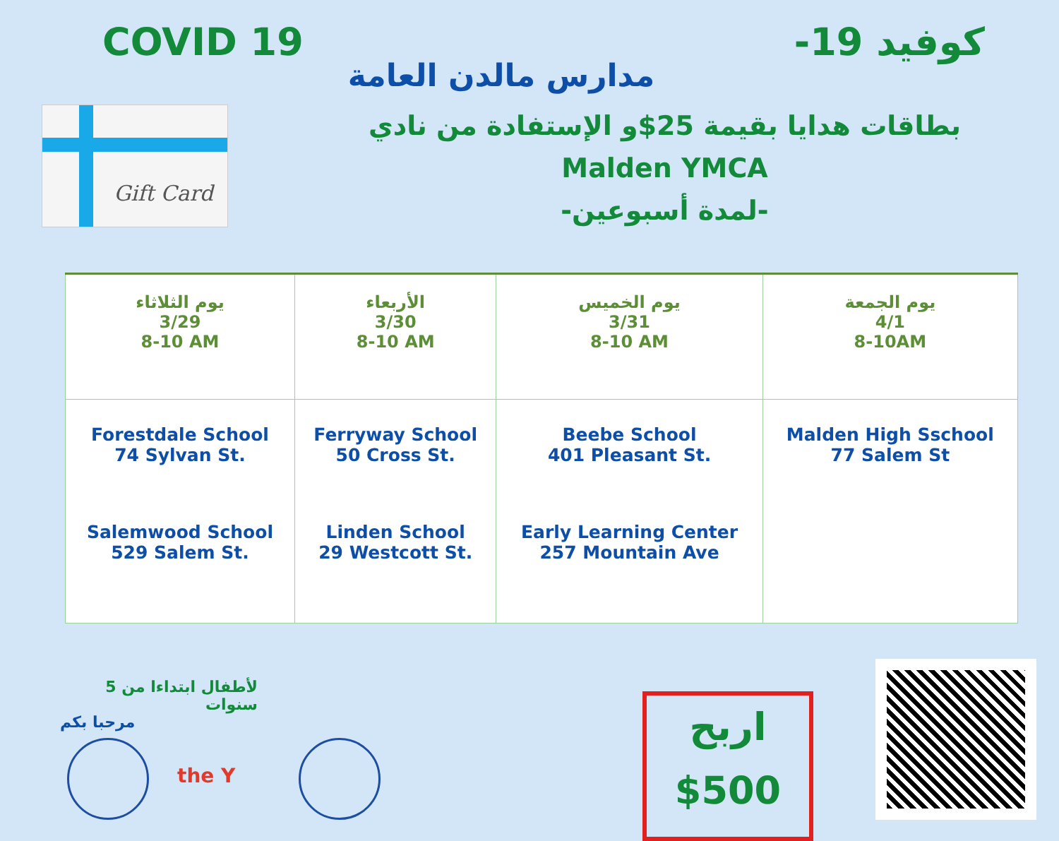COVID 19 كوفيد 19-
مدارس مالدن العامة
Gift Card
بطاقات هدايا بقيمة 25$و الإستفادة من نادي
Malden YMCA
-لمدة أسبوعين-
| يوم الثلاثاء 3/29 8-10 AM | الأربعاء 3/30 8-10 AM | يوم الخميس 3/31 8-10 AM | يوم الجمعة 4/1 8-10AM |
| Forestdale School 74 Sylvan St. Salemwood School 529 Salem St. | Ferryway School 50 Cross St. Linden School 29 Westcott St. | Beebe School 401 Pleasant St. Early Learning Center 257 Mountain Ave | Malden High Sschool 77 Salem St |
لأطفال ابتداءا من 5 سنوات
مرحبا بكم
the Y
اربح
$500